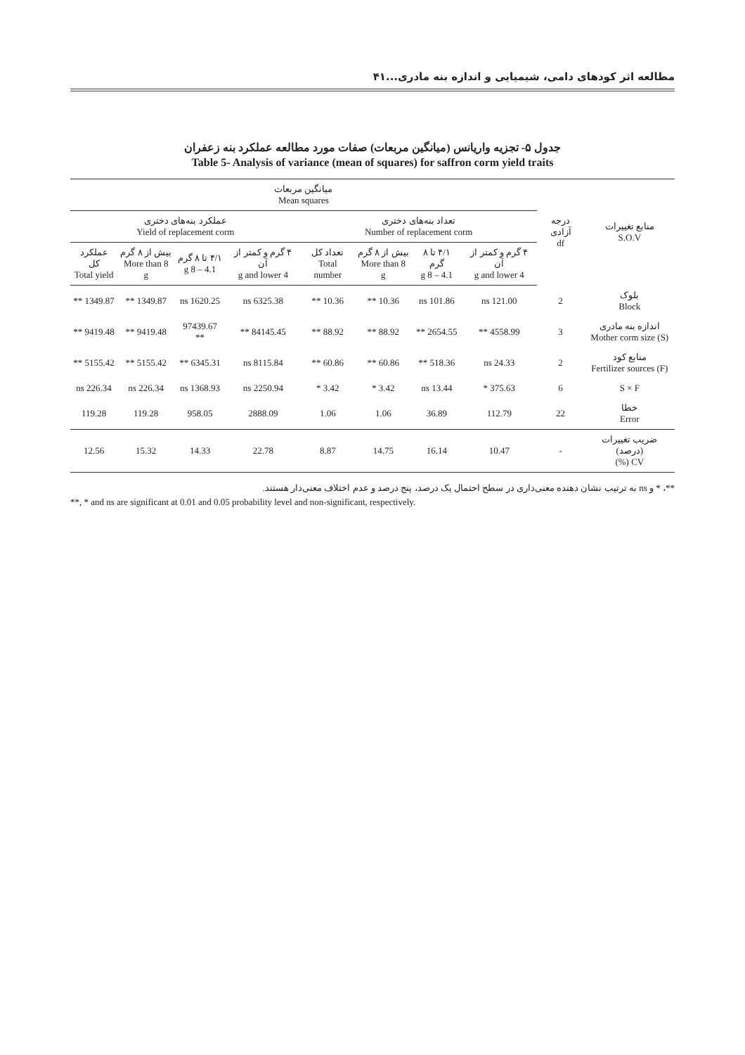مطالعه اثر کودهای دامی، شیمیایی و اندازه بنه مادری...۴۱
جدول ۵- تجزیه واریانس (میانگین مربعات) صفات مورد مطالعه عملکرد بنه زعفران
Table 5- Analysis of variance (mean of squares) for saffron corm yield traits
| منابع تغییرات S.O.V | درجه آزادی df | میانگین مربعات Mean squares | | | | | | | |
| --- | --- | --- | --- | --- | --- | --- | --- | --- | --- |
| | | تعداد بنه‌های دختری Number of replacement corm | | | | عملکرد بنه‌های دختری Yield of replacement corm | | | |
| | | ۴ گرم و کمتر از آن 4 g and lower | ۴/۱ تا ۸ گرم 4.1 – 8 g | بیش از ۸ گرم More than 8 g | تعداد کل Total number | ۴ گرم و کمتر از آن 4 g and lower | ۴/۱ تا ۸ گرم 4.1 – 8 g | بیش از ۸ گرم More than 8 g | عملکرد کل Total yield |
| بلوک Block | 2 | 121.00 ns | 101.86 ns | 10.36 ** | 10.36 ** | 6325.38 ns | 1620.25 ns | 1349.87 ** | 1349.87 ** |
| اندازه بنه مادری Mother corm size (S) | 3 | 4558.99 ** | 2654.55 ** | 88.92 ** | 88.92 ** | 84145.45 ** | 97439.67 ** | 9419.48 ** | 9419.48 ** |
| منابع کود Fertilizer sources (F) | 2 | 24.33 ns | 518.36 ** | 60.86 ** | 60.86 ** | 8115.84 ns | 6345.31 ** | 5155.42 ** | 5155.42 ** |
| S × F | 6 | 375.63 * | 13.44 ns | 3.42 * | 3.42 * | 2250.94 ns | 1368.93 ns | 226.34 ns | 226.34 ns |
| خطا Error | 22 | 112.79 | 36.89 | 1.06 | 1.06 | 2888.09 | 958.05 | 119.28 | 119.28 |
| ضریب تغییرات (درصد) CV (%) | - | 10.47 | 16.14 | 14.75 | 8.87 | 22.78 | 14.33 | 15.32 | 12.56 |
**، * و ns به ترتیب نشان دهنده معنی‌داری در سطح احتمال یک درصد، پنج درصد و عدم اختلاف معنی‌دار هستند.
**, * and ns are significant at 0.01 and 0.05 probability level and non-significant, respectively.